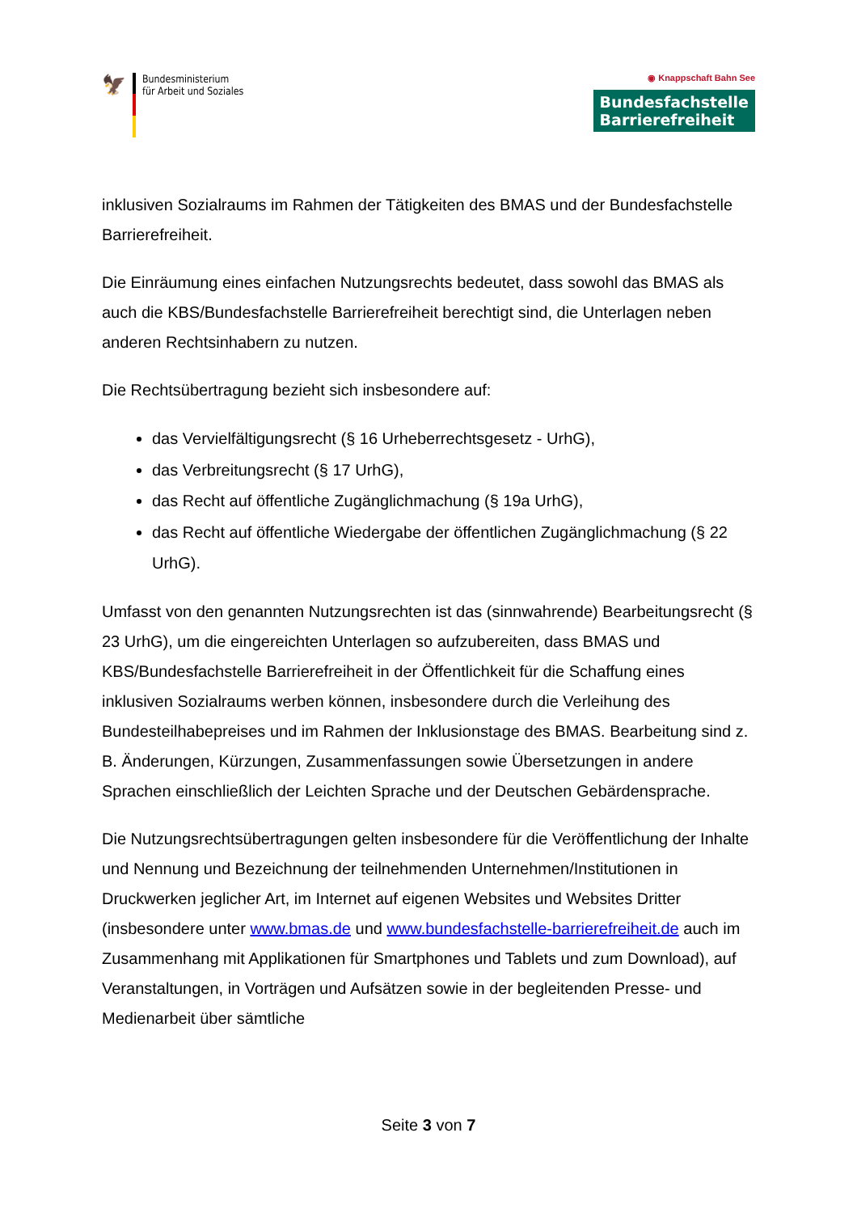🦅
Bundesministerium
für Arbeit und Soziales
◉ Knappschaft Bahn See
Bundesfachstelle
Barrierefreiheit
inklusiven Sozialraums im Rahmen der Tätigkeiten des BMAS und der Bundesfachstelle Barrierefreiheit.
Die Einräumung eines einfachen Nutzungsrechts bedeutet, dass sowohl das BMAS als auch die KBS/Bundesfachstelle Barrierefreiheit berechtigt sind, die Unterlagen neben anderen Rechtsinhabern zu nutzen.
Die Rechtsübertragung bezieht sich insbesondere auf:
das Vervielfältigungsrecht (§ 16 Urheberrechtsgesetz - UrhG),
das Verbreitungsrecht (§ 17 UrhG),
das Recht auf öffentliche Zugänglichmachung (§ 19a UrhG),
das Recht auf öffentliche Wiedergabe der öffentlichen Zugänglichmachung (§ 22 UrhG).
Umfasst von den genannten Nutzungsrechten ist das (sinnwahrende) Bearbeitungsrecht (§ 23 UrhG), um die eingereichten Unterlagen so aufzubereiten, dass BMAS und KBS/Bundesfachstelle Barrierefreiheit in der Öffentlichkeit für die Schaffung eines inklusiven Sozialraums werben können, insbesondere durch die Verleihung des Bundesteilhabepreises und im Rahmen der Inklusionstage des BMAS. Bearbeitung sind z. B. Änderungen, Kürzungen, Zusammenfassungen sowie Übersetzungen in andere Sprachen einschließlich der Leichten Sprache und der Deutschen Gebärdensprache.
Die Nutzungsrechtsübertragungen gelten insbesondere für die Veröffentlichung der Inhalte und Nennung und Bezeichnung der teilnehmenden Unternehmen/Institutionen in Druckwerken jeglicher Art, im Internet auf eigenen Websites und Websites Dritter (insbesondere unter www.bmas.de und www.bundesfachstelle-barrierefreiheit.de auch im Zusammenhang mit Applikationen für Smartphones und Tablets und zum Download), auf Veranstaltungen, in Vorträgen und Aufsätzen sowie in der begleitenden Presse- und Medienarbeit über sämtliche
Seite 3 von 7